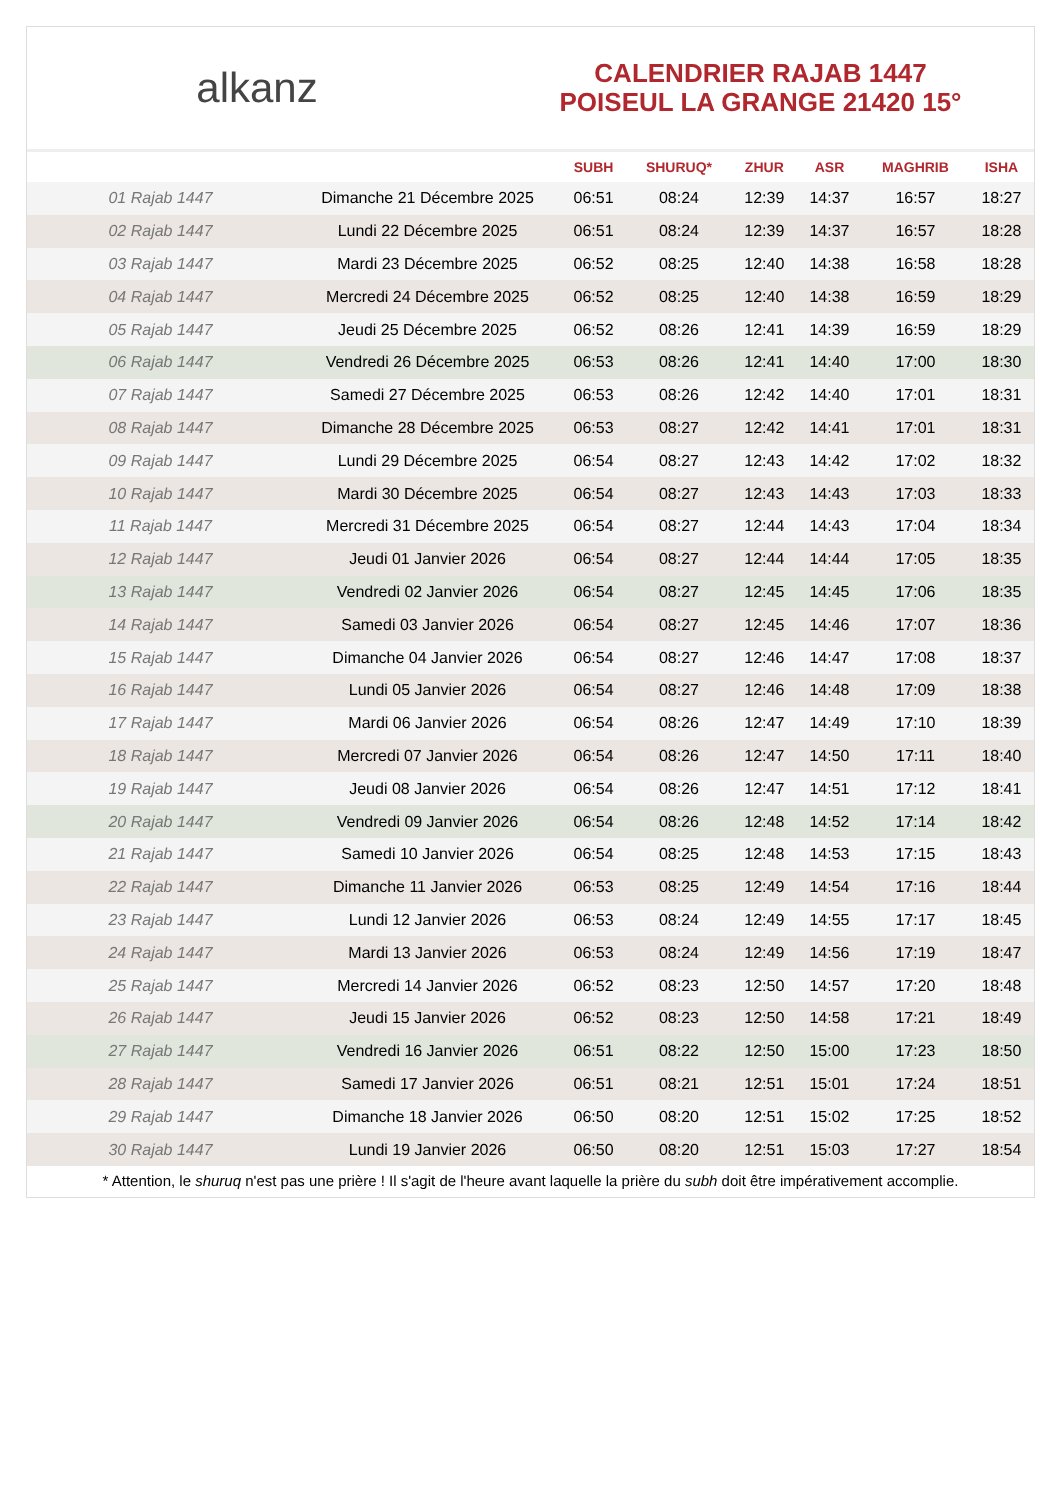alkanz
CALENDRIER RAJAB 1447
POISEUL LA GRANGE 21420 15°
| | | SUBH | SHURUQ* | ZHUR | ASR | MAGHRIB | ISHA |
| --- | --- | --- | --- | --- | --- | --- | --- |
| 01 Rajab 1447 | Dimanche 21 Décembre 2025 | 06:51 | 08:24 | 12:39 | 14:37 | 16:57 | 18:27 |
| 02 Rajab 1447 | Lundi 22 Décembre 2025 | 06:51 | 08:24 | 12:39 | 14:37 | 16:57 | 18:28 |
| 03 Rajab 1447 | Mardi 23 Décembre 2025 | 06:52 | 08:25 | 12:40 | 14:38 | 16:58 | 18:28 |
| 04 Rajab 1447 | Mercredi 24 Décembre 2025 | 06:52 | 08:25 | 12:40 | 14:38 | 16:59 | 18:29 |
| 05 Rajab 1447 | Jeudi 25 Décembre 2025 | 06:52 | 08:26 | 12:41 | 14:39 | 16:59 | 18:29 |
| 06 Rajab 1447 | Vendredi 26 Décembre 2025 | 06:53 | 08:26 | 12:41 | 14:40 | 17:00 | 18:30 |
| 07 Rajab 1447 | Samedi 27 Décembre 2025 | 06:53 | 08:26 | 12:42 | 14:40 | 17:01 | 18:31 |
| 08 Rajab 1447 | Dimanche 28 Décembre 2025 | 06:53 | 08:27 | 12:42 | 14:41 | 17:01 | 18:31 |
| 09 Rajab 1447 | Lundi 29 Décembre 2025 | 06:54 | 08:27 | 12:43 | 14:42 | 17:02 | 18:32 |
| 10 Rajab 1447 | Mardi 30 Décembre 2025 | 06:54 | 08:27 | 12:43 | 14:43 | 17:03 | 18:33 |
| 11 Rajab 1447 | Mercredi 31 Décembre 2025 | 06:54 | 08:27 | 12:44 | 14:43 | 17:04 | 18:34 |
| 12 Rajab 1447 | Jeudi 01 Janvier 2026 | 06:54 | 08:27 | 12:44 | 14:44 | 17:05 | 18:35 |
| 13 Rajab 1447 | Vendredi 02 Janvier 2026 | 06:54 | 08:27 | 12:45 | 14:45 | 17:06 | 18:35 |
| 14 Rajab 1447 | Samedi 03 Janvier 2026 | 06:54 | 08:27 | 12:45 | 14:46 | 17:07 | 18:36 |
| 15 Rajab 1447 | Dimanche 04 Janvier 2026 | 06:54 | 08:27 | 12:46 | 14:47 | 17:08 | 18:37 |
| 16 Rajab 1447 | Lundi 05 Janvier 2026 | 06:54 | 08:27 | 12:46 | 14:48 | 17:09 | 18:38 |
| 17 Rajab 1447 | Mardi 06 Janvier 2026 | 06:54 | 08:26 | 12:47 | 14:49 | 17:10 | 18:39 |
| 18 Rajab 1447 | Mercredi 07 Janvier 2026 | 06:54 | 08:26 | 12:47 | 14:50 | 17:11 | 18:40 |
| 19 Rajab 1447 | Jeudi 08 Janvier 2026 | 06:54 | 08:26 | 12:47 | 14:51 | 17:12 | 18:41 |
| 20 Rajab 1447 | Vendredi 09 Janvier 2026 | 06:54 | 08:26 | 12:48 | 14:52 | 17:14 | 18:42 |
| 21 Rajab 1447 | Samedi 10 Janvier 2026 | 06:54 | 08:25 | 12:48 | 14:53 | 17:15 | 18:43 |
| 22 Rajab 1447 | Dimanche 11 Janvier 2026 | 06:53 | 08:25 | 12:49 | 14:54 | 17:16 | 18:44 |
| 23 Rajab 1447 | Lundi 12 Janvier 2026 | 06:53 | 08:24 | 12:49 | 14:55 | 17:17 | 18:45 |
| 24 Rajab 1447 | Mardi 13 Janvier 2026 | 06:53 | 08:24 | 12:49 | 14:56 | 17:19 | 18:47 |
| 25 Rajab 1447 | Mercredi 14 Janvier 2026 | 06:52 | 08:23 | 12:50 | 14:57 | 17:20 | 18:48 |
| 26 Rajab 1447 | Jeudi 15 Janvier 2026 | 06:52 | 08:23 | 12:50 | 14:58 | 17:21 | 18:49 |
| 27 Rajab 1447 | Vendredi 16 Janvier 2026 | 06:51 | 08:22 | 12:50 | 15:00 | 17:23 | 18:50 |
| 28 Rajab 1447 | Samedi 17 Janvier 2026 | 06:51 | 08:21 | 12:51 | 15:01 | 17:24 | 18:51 |
| 29 Rajab 1447 | Dimanche 18 Janvier 2026 | 06:50 | 08:20 | 12:51 | 15:02 | 17:25 | 18:52 |
| 30 Rajab 1447 | Lundi 19 Janvier 2026 | 06:50 | 08:20 | 12:51 | 15:03 | 17:27 | 18:54 |
* Attention, le shuruq n'est pas une prière ! Il s'agit de l'heure avant laquelle la prière du subh doit être impérativement accomplie.